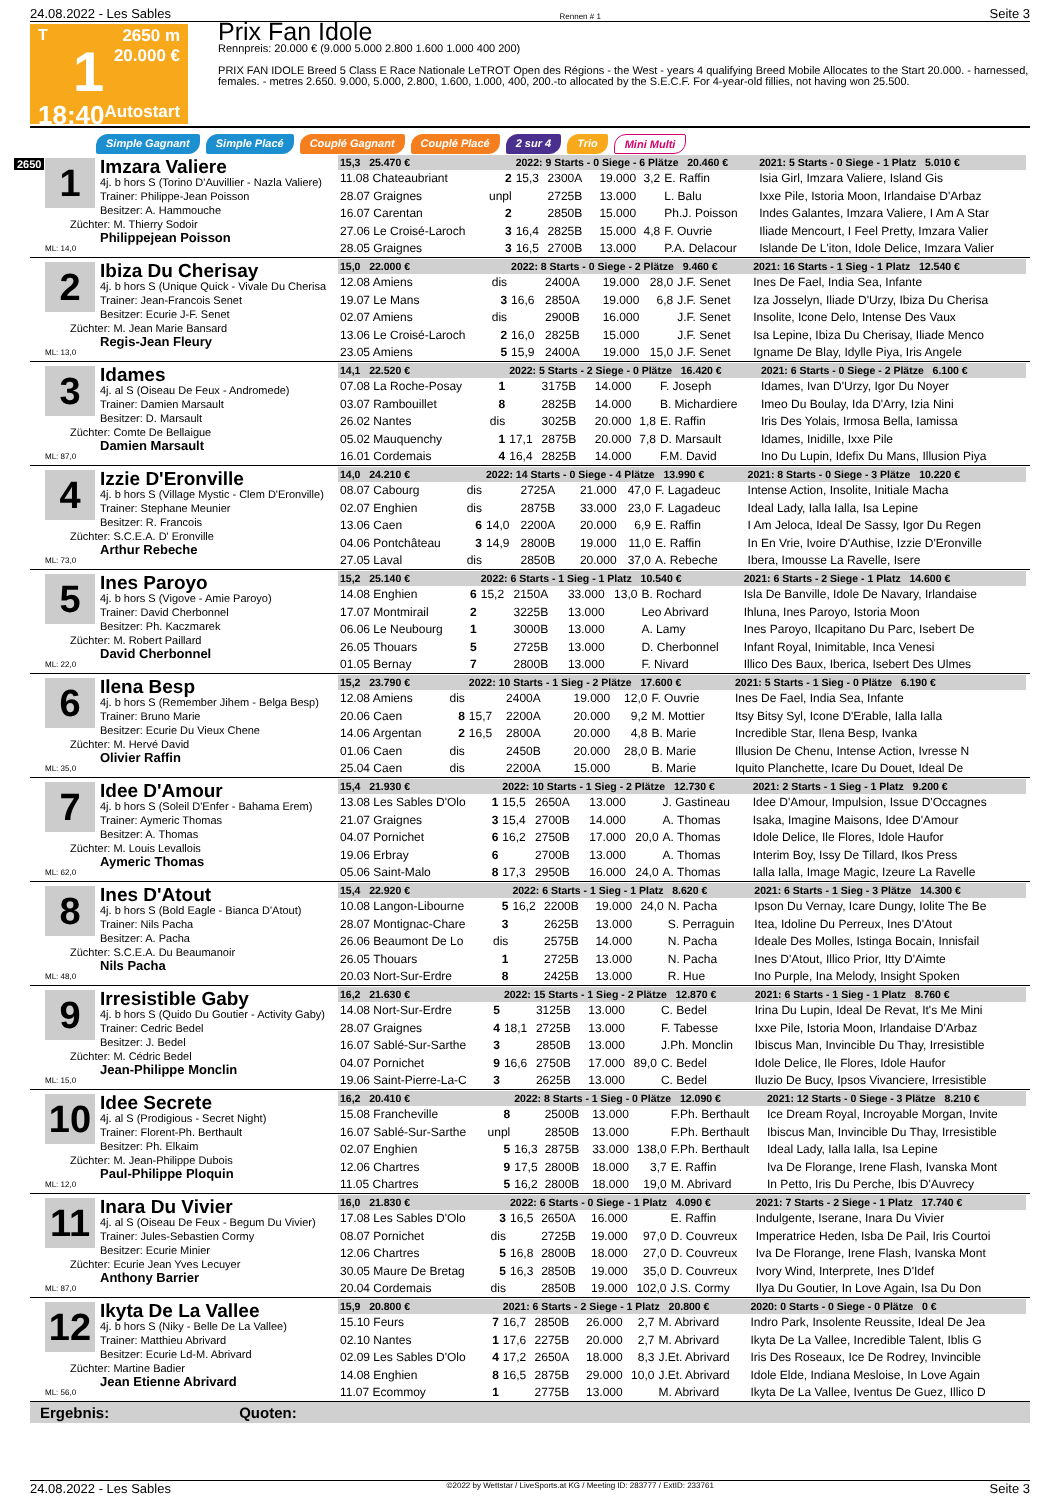24.08.2022 - Les Sables Rennen # 1 Seite 3
T
1
18:40
2650 m
20.000 €
Autostart
Prix Fan Idole
Rennpreis: 20.000 € (9.000 5.000 2.800 1.600 1.000 400 200)
PRIX FAN IDOLE Breed 5 Class E Race Nationale LeTROT Open des Régions - the West - years 4 qualifying Breed Mobile Allocates to the Start 20.000. - harnessed, females. - metres 2.650. 9.000, 5.000, 2.800, 1.600, 1.000, 400, 200.-to allocated by the S.E.C.F. For 4-year-old fillies, not having won 25.500.
Simple Gagnant Simple Placé Couplé Gagnant Couplé Placé 2 sur 4 Trio Mini Multi
2650
1
Imzara Valiere
4j. b hors S (Torino D'Auvillier - Nazla Valiere)
Trainer: Philippe-Jean Poisson
Besitzer: A. Hammouche
Züchter: M. Thierry Sodoir
Philippejean Poisson
ML: 14,0
| 15,3 25.470 € | | 2022: 9 Starts - 0 Siege - 6 Plätze 20.460 € | | | | | | 2021: 5 Starts - 0 Siege - 1 Platz 5.010 € |
| --- | --- | --- | --- | --- | --- | --- | --- | --- |
| 11.08 Chateaubriant | 2 | 15,3 | 2300A | 19.000 | 3,2 | E. Raffin | | Isia Girl, Imzara Valiere, Island Gis |
| 28.07 Graignes | unpl | | 2725B | 13.000 | | L. Balu | | Ixxe Pile, Istoria Moon, Irlandaise D'Arbaz |
| 16.07 Carentan | 2 | | 2850B | 15.000 | | Ph.J. Poisson | | Indes Galantes, Imzara Valiere, I Am A Star |
| 27.06 Le Croisé-Laroch | 3 | 16,4 | 2825B | 15.000 | 4,8 | F. Ouvrie | | Iliade Mencourt, I Feel Pretty, Imzara Valier |
| 28.05 Graignes | 3 | 16,5 | 2700B | 13.000 | | P.A. Delacour | | Islande De L'iton, Idole Delice, Imzara Valier |
2
Ibiza Du Cherisay
4j. b hors S (Unique Quick - Vivale Du Cherisa
Trainer: Jean-Francois Senet
Besitzer: Ecurie J-F. Senet
Züchter: M. Jean Marie Bansard
Regis-Jean Fleury
ML: 13,0
| 15,0 22.000 € | | 2022: 8 Starts - 0 Siege - 2 Plätze 9.460 € | | | | | | 2021: 16 Starts - 1 Sieg - 1 Platz 12.540 € |
| --- | --- | --- | --- | --- | --- | --- | --- | --- |
| 12.08 Amiens | dis | | 2400A | 19.000 | 28,0 | J.F. Senet | | Ines De Fael, India Sea, Infante |
| 19.07 Le Mans | 3 | 16,6 | 2850A | 19.000 | 6,8 | J.F. Senet | | Iza Josselyn, Iliade D'Urzy, Ibiza Du Cherisa |
| 02.07 Amiens | dis | | 2900B | 16.000 | | J.F. Senet | | Insolite, Icone Delo, Intense Des Vaux |
| 13.06 Le Croisé-Laroch | 2 | 16,0 | 2825B | 15.000 | | J.F. Senet | | Isa Lepine, Ibiza Du Cherisay, Iliade Menco |
| 23.05 Amiens | 5 | 15,9 | 2400A | 19.000 | 15,0 | J.F. Senet | | Igname De Blay, Idylle Piya, Iris Angele |
3
Idames
4j. al S (Oiseau De Feux - Andromede)
Trainer: Damien Marsault
Besitzer: D. Marsault
Züchter: Comte De Bellaigue
Damien Marsault
ML: 87,0
| 14,1 22.520 € | | 2022: 5 Starts - 2 Siege - 0 Plätze 16.420 € | | | | | | 2021: 6 Starts - 0 Siege - 2 Plätze 6.100 € |
| --- | --- | --- | --- | --- | --- | --- | --- | --- |
| 07.08 La Roche-Posay | 1 | | 3175B | 14.000 | | F. Joseph | | Idames, Ivan D'Urzy, Igor Du Noyer |
| 03.07 Rambouillet | 8 | | 2825B | 14.000 | | B. Michardiere | | Imeo Du Boulay, Ida D'Arry, Izia Nini |
| 26.02 Nantes | dis | | 3025B | 20.000 | 1,8 | E. Raffin | | Iris Des Yolais, Irmosa Bella, Iamissa |
| 05.02 Mauquenchy | 1 | 17,1 | 2875B | 20.000 | 7,8 | D. Marsault | | Idames, Inidille, Ixxe Pile |
| 16.01 Cordemais | 4 | 16,4 | 2825B | 14.000 | | F.M. David | | Ino Du Lupin, Idefix Du Mans, Illusion Piya |
4
Izzie D'Eronville
4j. b hors S (Village Mystic - Clem D'Eronville)
Trainer: Stephane Meunier
Besitzer: R. Francois
Züchter: S.C.E.A. D' Eronville
Arthur Rebeche
ML: 73,0
| 14,0 24.210 € | | 2022: 14 Starts - 0 Siege - 4 Plätze 13.990 € | | | | | | 2021: 8 Starts - 0 Siege - 3 Plätze 10.220 € |
| --- | --- | --- | --- | --- | --- | --- | --- | --- |
| 08.07 Cabourg | dis | | 2725A | 21.000 | 47,0 | F. Lagadeuc | | Intense Action, Insolite, Initiale Macha |
| 02.07 Enghien | dis | | 2875B | 33.000 | 23,0 | F. Lagadeuc | | Ideal Lady, Ialla Ialla, Isa Lepine |
| 13.06 Caen | 6 | 14,0 | 2200A | 20.000 | 6,9 | E. Raffin | | I Am Jeloca, Ideal De Sassy, Igor Du Regen |
| 04.06 Pontchâteau | 3 | 14,9 | 2800B | 19.000 | 11,0 | E. Raffin | | In En Vrie, Ivoire D'Authise, Izzie D'Eronville |
| 27.05 Laval | dis | | 2850B | 20.000 | 37,0 | A. Rebeche | | Ibera, Imousse La Ravelle, Isere |
5
Ines Paroyo
4j. b hors S (Vigove - Amie Paroyo)
Trainer: David Cherbonnel
Besitzer: Ph. Kaczmarek
Züchter: M. Robert Paillard
David Cherbonnel
ML: 22,0
| 15,2 25.140 € | | 2022: 6 Starts - 1 Sieg - 1 Platz 10.540 € | | | | | | 2021: 6 Starts - 2 Siege - 1 Platz 14.600 € |
| --- | --- | --- | --- | --- | --- | --- | --- | --- |
| 14.08 Enghien | 6 | 15,2 | 2150A | 33.000 | 13,0 | B. Rochard | | Isla De Banville, Idole De Navary, Irlandaise |
| 17.07 Montmirail | 2 | | 3225B | 13.000 | | Leo Abrivard | | Ihluna, Ines Paroyo, Istoria Moon |
| 06.06 Le Neubourg | 1 | | 3000B | 13.000 | | A. Lamy | | Ines Paroyo, Ilcapitano Du Parc, Isebert De |
| 26.05 Thouars | 5 | | 2725B | 13.000 | | D. Cherbonnel | | Infant Royal, Inimitable, Inca Venesi |
| 01.05 Bernay | 7 | | 2800B | 13.000 | | F. Nivard | | Illico Des Baux, Iberica, Isebert Des Ulmes |
6
Ilena Besp
4j. b hors S (Remember Jihem - Belga Besp)
Trainer: Bruno Marie
Besitzer: Ecurie Du Vieux Chene
Züchter: M. Hervé David
Olivier Raffin
ML: 35,0
| 15,2 23.790 € | | 2022: 10 Starts - 1 Sieg - 2 Plätze 17.600 € | | | | | | 2021: 5 Starts - 1 Sieg - 0 Plätze 6.190 € |
| --- | --- | --- | --- | --- | --- | --- | --- | --- |
| 12.08 Amiens | dis | | 2400A | 19.000 | 12,0 | F. Ouvrie | | Ines De Fael, India Sea, Infante |
| 20.06 Caen | 8 | 15,7 | 2200A | 20.000 | 9,2 | M. Mottier | | Itsy Bitsy Syl, Icone D'Erable, Ialla Ialla |
| 14.06 Argentan | 2 | 16,5 | 2800A | 20.000 | 4,8 | B. Marie | | Incredible Star, Ilena Besp, Ivanka |
| 01.06 Caen | dis | | 2450B | 20.000 | 28,0 | B. Marie | | Illusion De Chenu, Intense Action, Ivresse N |
| 25.04 Caen | dis | | 2200A | 15.000 | | B. Marie | | Iquito Planchette, Icare Du Douet, Ideal De |
7
Idee D'Amour
4j. b hors S (Soleil D'Enfer - Bahama Erem)
Trainer: Aymeric Thomas
Besitzer: A. Thomas
Züchter: M. Louis Levallois
Aymeric Thomas
ML: 62,0
| 15,4 21.930 € | | 2022: 10 Starts - 1 Sieg - 2 Plätze 12.730 € | | | | | | 2021: 2 Starts - 1 Sieg - 1 Platz 9.200 € |
| --- | --- | --- | --- | --- | --- | --- | --- | --- |
| 13.08 Les Sables D'Olo | 1 | 15,5 | 2650A | 13.000 | | J. Gastineau | | Idee D'Amour, Impulsion, Issue D'Occagnes |
| 21.07 Graignes | 3 | 15,4 | 2700B | 14.000 | | A. Thomas | | Isaka, Imagine Maisons, Idee D'Amour |
| 04.07 Pornichet | 6 | 16,2 | 2750B | 17.000 | 20,0 | A. Thomas | | Idole Delice, Ile Flores, Idole Haufor |
| 19.06 Erbray | 6 | | 2700B | 13.000 | | A. Thomas | | Interim Boy, Issy De Tillard, Ikos Press |
| 05.06 Saint-Malo | 8 | 17,3 | 2950B | 16.000 | 24,0 | A. Thomas | | Ialla Ialla, Image Magic, Izeure La Ravelle |
8
Ines D'Atout
4j. b hors S (Bold Eagle - Bianca D'Atout)
Trainer: Nils Pacha
Besitzer: A. Pacha
Züchter: S.C.E.A. Du Beaumanoir
Nils Pacha
ML: 48,0
| 15,4 22.920 € | | 2022: 6 Starts - 1 Sieg - 1 Platz 8.620 € | | | | | | 2021: 6 Starts - 1 Sieg - 3 Plätze 14.300 € |
| --- | --- | --- | --- | --- | --- | --- | --- | --- |
| 10.08 Langon-Libourne | 5 | 16,2 | 2200B | 19.000 | 24,0 | N. Pacha | | Ipson Du Vernay, Icare Dungy, Iolite The Be |
| 28.07 Montignac-Chare | 3 | | 2625B | 13.000 | | S. Perraguin | | Itea, Idoline Du Perreux, Ines D'Atout |
| 26.06 Beaumont De Lo | dis | | 2575B | 14.000 | | N. Pacha | | Ideale Des Molles, Istinga Bocain, Innisfail |
| 26.05 Thouars | 1 | | 2725B | 13.000 | | N. Pacha | | Ines D'Atout, Illico Prior, Itty D'Aimte |
| 20.03 Nort-Sur-Erdre | 8 | | 2425B | 13.000 | | R. Hue | | Ino Purple, Ina Melody, Insight Spoken |
9
Irresistible Gaby
4j. b hors S (Quido Du Goutier - Activity Gaby)
Trainer: Cedric Bedel
Besitzer: J. Bedel
Züchter: M. Cédric Bedel
Jean-Philippe Monclin
ML: 15,0
| 16,2 21.630 € | | 2022: 15 Starts - 1 Sieg - 2 Plätze 12.870 € | | | | | | 2021: 6 Starts - 1 Sieg - 1 Platz 8.760 € |
| --- | --- | --- | --- | --- | --- | --- | --- | --- |
| 14.08 Nort-Sur-Erdre | 5 | | 3125B | 13.000 | | C. Bedel | | Irina Du Lupin, Ideal De Revat, It's Me Mini |
| 28.07 Graignes | 4 | 18,1 | 2725B | 13.000 | | F. Tabesse | | Ixxe Pile, Istoria Moon, Irlandaise D'Arbaz |
| 16.07 Sablé-Sur-Sarthe | 3 | | 2850B | 13.000 | | J.Ph. Monclin | | Ibiscus Man, Invincible Du Thay, Irresistible |
| 04.07 Pornichet | 9 | 16,6 | 2750B | 17.000 | 89,0 | C. Bedel | | Idole Delice, Ile Flores, Idole Haufor |
| 19.06 Saint-Pierre-La-C | 3 | | 2625B | 13.000 | | C. Bedel | | Iluzio De Bucy, Ipsos Vivanciere, Irresistible |
10
Idee Secrete
4j. al S (Prodigious - Secret Night)
Trainer: Florent-Ph. Berthault
Besitzer: Ph. Elkaim
Züchter: M. Jean-Philippe Dubois
Paul-Philippe Ploquin
ML: 12,0
| 16,2 20.410 € | | 2022: 8 Starts - 1 Sieg - 0 Plätze 12.090 € | | | | | | 2021: 12 Starts - 0 Siege - 3 Plätze 8.210 € |
| --- | --- | --- | --- | --- | --- | --- | --- | --- |
| 15.08 Francheville | 8 | | 2500B | 13.000 | | F.Ph. Berthault | | Ice Dream Royal, Incroyable Morgan, Invite |
| 16.07 Sablé-Sur-Sarthe | unpl | | 2850B | 13.000 | | F.Ph. Berthault | | Ibiscus Man, Invincible Du Thay, Irresistible |
| 02.07 Enghien | 5 | 16,3 | 2875B | 33.000 | 138,0 | F.Ph. Berthault | | Ideal Lady, Ialla Ialla, Isa Lepine |
| 12.06 Chartres | 9 | 17,5 | 2800B | 18.000 | 3,7 | E. Raffin | | Iva De Florange, Irene Flash, Ivanska Mont |
| 11.05 Chartres | 5 | 16,2 | 2800B | 18.000 | 19,0 | M. Abrivard | | In Petto, Iris Du Perche, Ibis D'Auvrecy |
11
Inara Du Vivier
4j. al S (Oiseau De Feux - Begum Du Vivier)
Trainer: Jules-Sebastien Cormy
Besitzer: Ecurie Minier
Züchter: Ecurie Jean Yves Lecuyer
Anthony Barrier
ML: 87,0
| 16,0 21.830 € | | 2022: 6 Starts - 0 Siege - 1 Platz 4.090 € | | | | | | 2021: 7 Starts - 2 Siege - 1 Platz 17.740 € |
| --- | --- | --- | --- | --- | --- | --- | --- | --- |
| 17.08 Les Sables D'Olo | 3 | 16,5 | 2650A | 16.000 | | E. Raffin | | Indulgente, Iserane, Inara Du Vivier |
| 08.07 Pornichet | dis | | 2725B | 19.000 | 97,0 | D. Couvreux | | Imperatrice Heden, Isba De Pail, Iris Courtoi |
| 12.06 Chartres | 5 | 16,8 | 2800B | 18.000 | 27,0 | D. Couvreux | | Iva De Florange, Irene Flash, Ivanska Mont |
| 30.05 Maure De Bretag | 5 | 16,3 | 2850B | 19.000 | 35,0 | D. Couvreux | | Ivory Wind, Interprete, Ines D'Idef |
| 20.04 Cordemais | dis | | 2850B | 19.000 | 102,0 | J.S. Cormy | | Ilya Du Goutier, In Love Again, Isa Du Don |
12
Ikyta De La Vallee
4j. b hors S (Niky - Belle De La Vallee)
Trainer: Matthieu Abrivard
Besitzer: Ecurie Ld-M. Abrivard
Züchter: Martine Badier
Jean Etienne Abrivard
ML: 56,0
| 15,9 20.800 € | | 2021: 6 Starts - 2 Siege - 1 Platz 20.800 € | | | | | | 2020: 0 Starts - 0 Siege - 0 Plätze 0 € |
| --- | --- | --- | --- | --- | --- | --- | --- | --- |
| 15.10 Feurs | 7 | 16,7 | 2850B | 26.000 | 2,7 | M. Abrivard | | Indro Park, Insolente Reussite, Ideal De Jea |
| 02.10 Nantes | 1 | 17,6 | 2275B | 20.000 | 2,7 | M. Abrivard | | Ikyta De La Vallee, Incredible Talent, Iblis G |
| 02.09 Les Sables D'Olo | 4 | 17,2 | 2650A | 18.000 | 8,3 | J.Et. Abrivard | | Iris Des Roseaux, Ice De Rodrey, Invincible |
| 14.08 Enghien | 8 | 16,5 | 2875B | 29.000 | 10,0 | J.Et. Abrivard | | Idole Elde, Indiana Mesloise, In Love Again |
| 11.07 Ecommoy | 1 | | 2775B | 13.000 | | M. Abrivard | | Ikyta De La Vallee, Iventus De Guez, Illico D |
Ergebnis: Quoten:
24.08.2022 - Les Sables ©2022 by Wettstar / LiveSports.at KG / Meeting ID: 283777 / ExtID: 233761 Seite 3